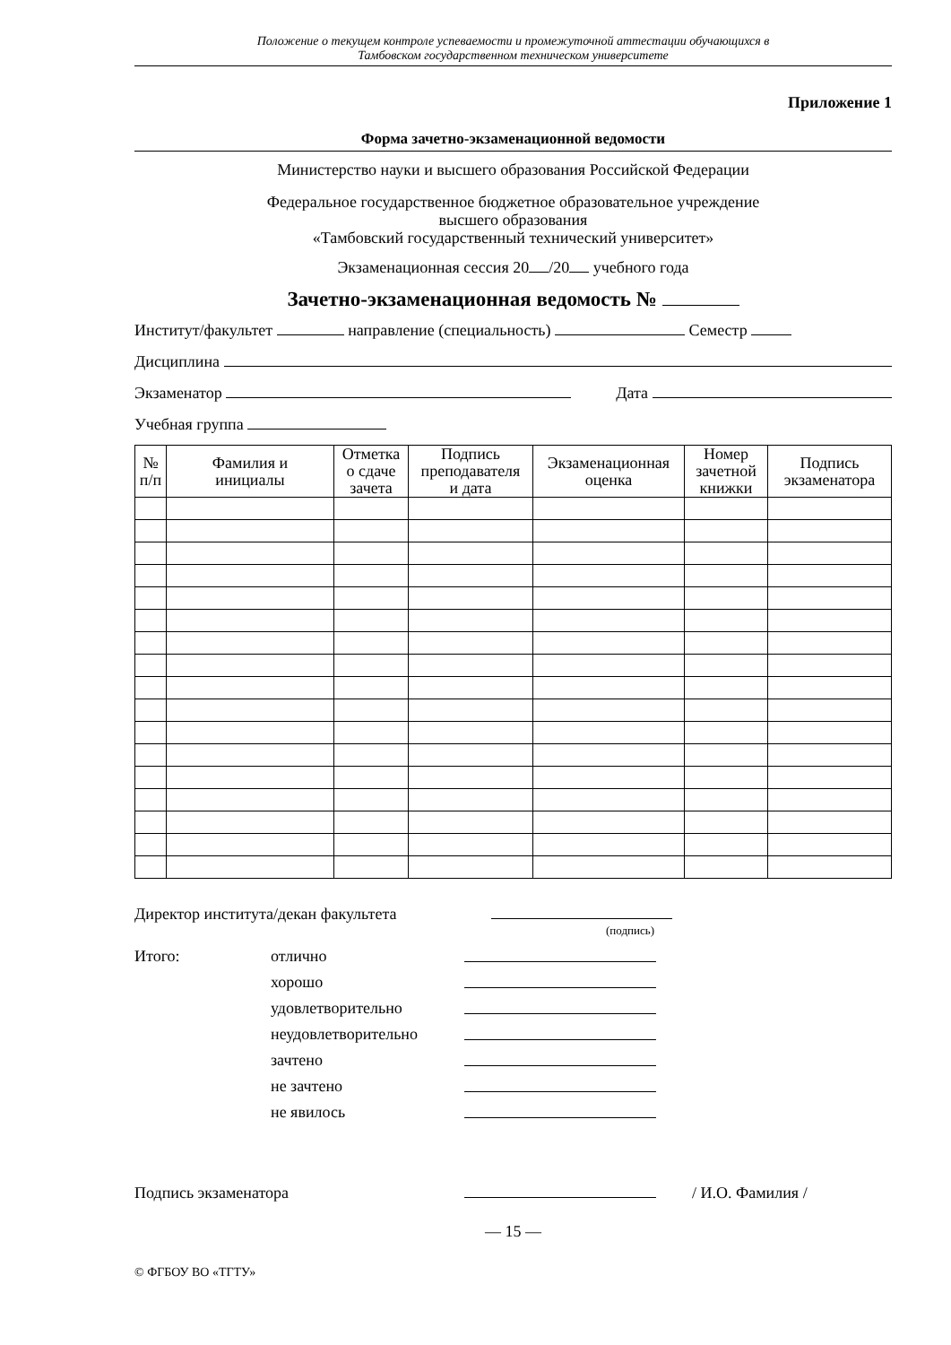Положение о текущем контроле успеваемости и промежуточной аттестации обучающихся в
Тамбовском государственном техническом университете
Приложение 1
Форма зачетно-экзаменационной ведомости
Министерство науки и высшего образования Российской Федерации
Федеральное государственное бюджетное образовательное учреждение
высшего образования
«Тамбовский государственный технический университет»
Экзаменационная сессия 20 /20 учебного года
Зачетно-экзаменационная ведомость №
Институт/факультет направление (специальность) Семестр
Дисциплина
Экзаменатор Дата
Учебная группа
| № п/п | Фамилия и инициалы | Отметка о сдаче зачета | Подпись преподавателя и дата | Экзаменационная оценка | Номер зачетной книжки | Подпись экзаменатора |
| --- | --- | --- | --- | --- | --- | --- |
Директор института/декан факультета
(подпись)
Итого: отлично хорошо удовлетворительно неудовлетворительно зачтено не зачтено не явилось
Подпись экзаменатора / И.О. Фамилия /
— 15 —
© ФГБОУ ВО «ТГТУ»